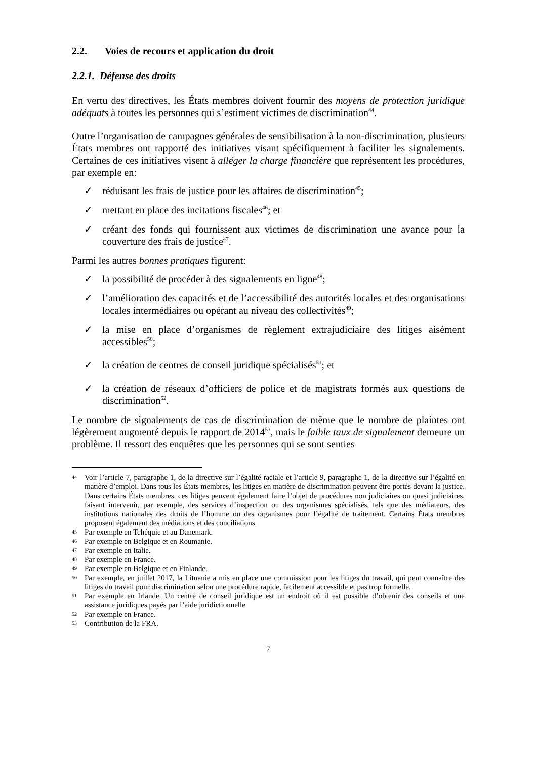2.2. Voies de recours et application du droit
2.2.1. Défense des droits
En vertu des directives, les États membres doivent fournir des moyens de protection juridique adéquats à toutes les personnes qui s’estiment victimes de discrimination<sup>44</sup>.
Outre l’organisation de campagnes générales de sensibilisation à la non-discrimination, plusieurs États membres ont rapporté des initiatives visant spécifiquement à faciliter les signalements. Certaines de ces initiatives visent à alléger la charge financière que représentent les procédures, par exemple en:
✓ réduisant les frais de justice pour les affaires de discrimination<sup>45</sup>;
✓ mettant en place des incitations fiscales<sup>46</sup>; et
✓ créant des fonds qui fournissent aux victimes de discrimination une avance pour la couverture des frais de justice<sup>47</sup>.
Parmi les autres bonnes pratiques figurent:
✓ la possibilité de procéder à des signalements en ligne<sup>48</sup>;
✓ l’amélioration des capacités et de l’accessibilité des autorités locales et des organisations locales intermédiaires ou opérant au niveau des collectivités<sup>49</sup>;
✓ la mise en place d’organismes de règlement extrajudiciaire des litiges aisément accessibles<sup>50</sup>;
✓ la création de centres de conseil juridique spécialisés<sup>51</sup>; et
✓ la création de réseaux d’officiers de police et de magistrats formés aux questions de discrimination<sup>52</sup>.
Le nombre de signalements de cas de discrimination de même que le nombre de plaintes ont légèrement augmenté depuis le rapport de 2014<sup>53</sup>, mais le faible taux de signalement demeure un problème. Il ressort des enquêtes que les personnes qui se sont senties
44 Voir l’article 7, paragraphe 1, de la directive sur l’égalité raciale et l’article 9, paragraphe 1, de la directive sur l’égalité en matière d’emploi. Dans tous les États membres, les litiges en matière de discrimination peuvent être portés devant la justice. Dans certains États membres, ces litiges peuvent également faire l’objet de procédures non judiciaires ou quasi judiciaires, faisant intervenir, par exemple, des services d’inspection ou des organismes spécialisés, tels que des médiateurs, des institutions nationales des droits de l’homme ou des organismes pour l’égalité de traitement. Certains États membres proposent également des médiations et des conciliations.
45 Par exemple en Tchéquie et au Danemark.
46 Par exemple en Belgique et en Roumanie.
47 Par exemple en Italie.
48 Par exemple en France.
49 Par exemple en Belgique et en Finlande.
50 Par exemple, en juillet 2017, la Lituanie a mis en place une commission pour les litiges du travail, qui peut connaître des litiges du travail pour discrimination selon une procédure rapide, facilement accessible et pas trop formelle.
51 Par exemple en Irlande. Un centre de conseil juridique est un endroit où il est possible d’obtenir des conseils et une assistance juridiques payés par l’aide juridictionnelle.
52 Par exemple en France.
53 Contribution de la FRA.
7